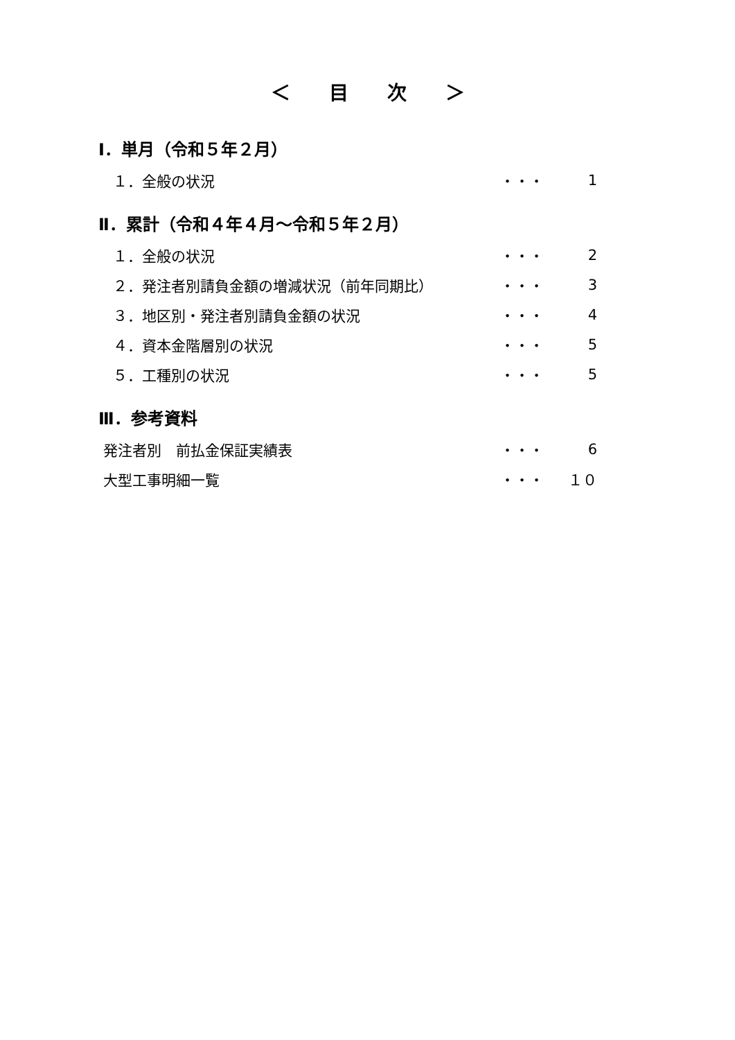＜　　目　　次　　＞
Ⅰ．単月（令和５年２月）
　１．全般の状況 ・・・ 1
Ⅱ．累計（令和４年４月～令和５年２月）
　１．全般の状況 ・・・ 2
　２．発注者別請負金額の増減状況（前年同期比） ・・・ 3
　３．地区別・発注者別請負金額の状況 ・・・ 4
　４．資本金階層別の状況 ・・・ 5
　５．工種別の状況 ・・・ 5
Ⅲ．参考資料
発注者別　前払金保証実績表 ・・・ 6
大型工事明細一覧 ・・・ １０